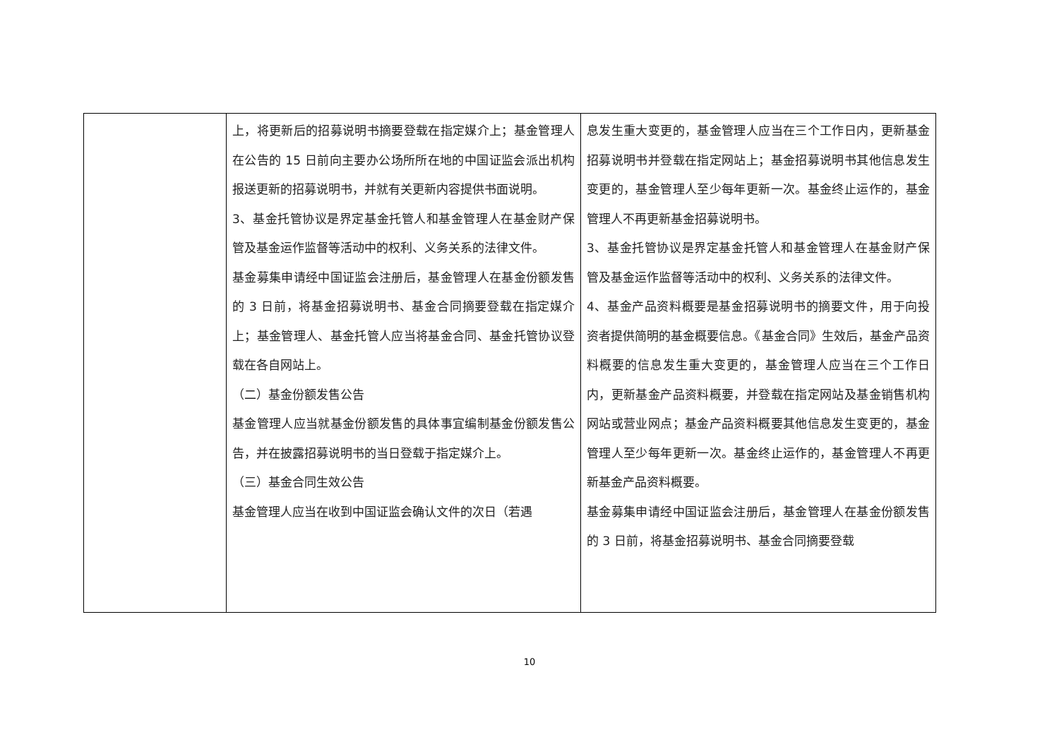| | 上，将更新后的招募说明书摘要登载在指定媒介上；基金管理人在公告的 15 日前向主要办公场所所在地的中国证监会派出机构报送更新的招募说明书，并就有关更新内容提供书面说明。 3、基金托管协议是界定基金托管人和基金管理人在基金财产保管及基金运作监督等活动中的权利、义务关系的法律文件。 基金募集申请经中国证监会注册后，基金管理人在基金份额发售的 3 日前，将基金招募说明书、基金合同摘要登载在指定媒介上；基金管理人、基金托管人应当将基金合同、基金托管协议登载在各自网站上。 （二）基金份额发售公告 基金管理人应当就基金份额发售的具体事宜编制基金份额发售公告，并在披露招募说明书的当日登载于指定媒介上。 （三）基金合同生效公告 基金管理人应当在收到中国证监会确认文件的次日（若遇 | 息发生重大变更的，基金管理人应当在三个工作日内，更新基金招募说明书并登载在指定网站上；基金招募说明书其他信息发生变更的，基金管理人至少每年更新一次。基金终止运作的，基金管理人不再更新基金招募说明书。 3、基金托管协议是界定基金托管人和基金管理人在基金财产保管及基金运作监督等活动中的权利、义务关系的法律文件。 4、基金产品资料概要是基金招募说明书的摘要文件，用于向投资者提供简明的基金概要信息。《基金合同》生效后，基金产品资料概要的信息发生重大变更的，基金管理人应当在三个工作日内，更新基金产品资料概要，并登载在指定网站及基金销售机构网站或营业网点；基金产品资料概要其他信息发生变更的，基金管理人至少每年更新一次。基金终止运作的，基金管理人不再更新基金产品资料概要。 基金募集申请经中国证监会注册后，基金管理人在基金份额发售的 3 日前，将基金招募说明书、基金合同摘要登载 |
10